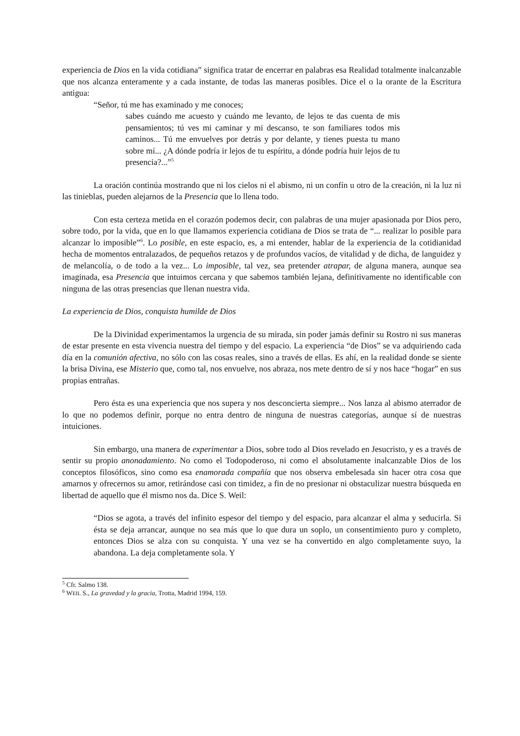experiencia de Dios en la vida cotidiana” significa tratar de encerrar en palabras esa Realidad totalmente inalcanzable que nos alcanza enteramente y a cada instante, de todas las maneras posibles. Dice el o la orante de la Escritura antigua:
“Señor, tú me has examinado y me conoces;
sabes cuándo me acuesto y cuándo me levanto, de lejos te das cuenta de mis pensamientos; tú ves mi caminar y mi descanso, te son familiares todos mis caminos... Tú me envuelves por detrás y por delante, y tienes puesta tu mano sobre mí... ¿A dónde podría ir lejos de tu espíritu, a dónde podría huir lejos de tu presencia?...”<sup>5</sup>
La oración continúa mostrando que ni los cielos ni el abismo, ni un confín u otro de la creación, ni la luz ni las tinieblas, pueden alejarnos de la Presencia que lo llena todo.
Con esta certeza metida en el corazón podemos decir, con palabras de una mujer apasionada por Dios pero, sobre todo, por la vida, que en lo que llamamos experiencia cotidiana de Dios se trata de “... realizar lo posible para alcanzar lo imposible”<sup>6</sup>. Lo posible, en este espacio, es, a mi entender, hablar de la experiencia de la cotidianidad hecha de momentos entralazados, de pequeños retazos y de profundos vacíos, de vitalidad y de dicha, de languidez y de melancolía, o de todo a la vez... Lo imposible, tal vez, sea pretender atrapar, de alguna manera, aunque sea imaginada, esa Presencia que intuimos cercana y que sabemos también lejana, definitivamente no identificable con ninguna de las otras presencias que llenan nuestra vida.
La experiencia de Dios, conquista humilde de Dios
De la Divinidad experimentamos la urgencia de su mirada, sin poder jamás definir su Rostro ni sus maneras de estar presente en esta vivencia nuestra del tiempo y del espacio. La experiencia “de Dios” se va adquiriendo cada día en la comunión afectiva, no sólo con las cosas reales, sino a través de ellas. Es ahí, en la realidad donde se siente la brisa Divina, ese Misterio que, como tal, nos envuelve, nos abraza, nos mete dentro de sí y nos hace “hogar” en sus propias entrañas.
Pero ésta es una experiencia que nos supera y nos desconcierta siempre... Nos lanza al abismo aterrador de lo que no podemos definir, porque no entra dentro de ninguna de nuestras categorías, aunque sí de nuestras intuiciones.
Sin embargo, una manera de experimentar a Dios, sobre todo al Dios revelado en Jesucristo, y es a través de sentir su propio anonadamiento. No como el Todopoderoso, ni como el absolutamente inalcanzable Dios de los conceptos filosóficos, sino como esa enamorada compañía que nos observa embelesada sin hacer otra cosa que amarnos y ofrecernos su amor, retirándose casi con timidez, a fin de no presionar ni obstaculizar nuestra búsqueda en libertad de aquello que él mismo nos da. Dice S. Weil:
“Dios se agota, a través del infinito espesor del tiempo y del espacio, para alcanzar el alma y seducirla. Si ésta se deja arrancar, aunque no sea más que lo que dura un soplo, un consentimiento puro y completo, entonces Dios se alza con su conquista. Y una vez se ha convertido en algo completamente suyo, la abandona. La deja completamente sola. Y
<sup>5</sup> Cfr. Salmo 138.
<sup>6</sup> WEIL S., La gravedad y la gracia, Trotta, Madrid 1994, 159.